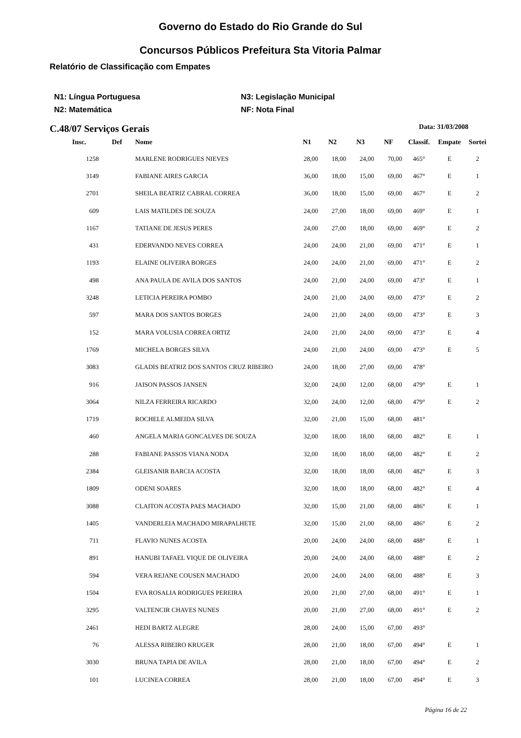Governo do Estado do Rio Grande do Sul
Concursos Públicos Prefeitura Sta Vitoria Palmar
Relatório de Classificação com Empates
N1: Língua Portuguesa
N3: Legislação Municipal
N2: Matemática
NF: Nota Final
C.48/07 Serviços Gerais Data: 31/03/2008
| Insc. | Def | Nome | N1 | N2 | N3 | NF | Classif. | Empate | Sortei |
| --- | --- | --- | --- | --- | --- | --- | --- | --- | --- |
| 1258 | | MARLENE RODRIGUES NIEVES | 28,00 | 18,00 | 24,00 | 70,00 | 465° | E | 2 |
| 3149 | | FABIANE AIRES GARCIA | 36,00 | 18,00 | 15,00 | 69,00 | 467° | E | 1 |
| 2701 | | SHEILA BEATRIZ CABRAL CORREA | 36,00 | 18,00 | 15,00 | 69,00 | 467° | E | 2 |
| 609 | | LAIS MATILDES DE SOUZA | 24,00 | 27,00 | 18,00 | 69,00 | 469° | E | 1 |
| 1167 | | TATIANE DE JESUS PERES | 24,00 | 27,00 | 18,00 | 69,00 | 469° | E | 2 |
| 431 | | EDERVANDO NEVES CORREA | 24,00 | 24,00 | 21,00 | 69,00 | 471° | E | 1 |
| 1193 | | ELAINE OLIVEIRA BORGES | 24,00 | 24,00 | 21,00 | 69,00 | 471° | E | 2 |
| 498 | | ANA PAULA DE AVILA DOS SANTOS | 24,00 | 21,00 | 24,00 | 69,00 | 473° | E | 1 |
| 3248 | | LETICIA PEREIRA POMBO | 24,00 | 21,00 | 24,00 | 69,00 | 473° | E | 2 |
| 597 | | MARA DOS SANTOS BORGES | 24,00 | 21,00 | 24,00 | 69,00 | 473° | E | 3 |
| 152 | | MARA VOLUSIA CORREA ORTIZ | 24,00 | 21,00 | 24,00 | 69,00 | 473° | E | 4 |
| 1769 | | MICHELA BORGES SILVA | 24,00 | 21,00 | 24,00 | 69,00 | 473° | E | 5 |
| 3083 | | GLADIS BEATRIZ DOS SANTOS CRUZ RIBEIRO | 24,00 | 18,00 | 27,00 | 69,00 | 478° | | |
| 916 | | JAISON PASSOS JANSEN | 32,00 | 24,00 | 12,00 | 68,00 | 479° | E | 1 |
| 3064 | | NILZA FERREIRA RICARDO | 32,00 | 24,00 | 12,00 | 68,00 | 479° | E | 2 |
| 1719 | | ROCHELE ALMEIDA SILVA | 32,00 | 21,00 | 15,00 | 68,00 | 481° | | |
| 460 | | ANGELA MARIA GONCALVES DE SOUZA | 32,00 | 18,00 | 18,00 | 68,00 | 482° | E | 1 |
| 288 | | FABIANE PASSOS VIANA NODA | 32,00 | 18,00 | 18,00 | 68,00 | 482° | E | 2 |
| 2384 | | GLEISANIR BARCIA ACOSTA | 32,00 | 18,00 | 18,00 | 68,00 | 482° | E | 3 |
| 1809 | | ODENI SOARES | 32,00 | 18,00 | 18,00 | 68,00 | 482° | E | 4 |
| 3088 | | CLAITON ACOSTA PAES MACHADO | 32,00 | 15,00 | 21,00 | 68,00 | 486° | E | 1 |
| 1405 | | VANDERLEIA MACHADO MIRAPALHETE | 32,00 | 15,00 | 21,00 | 68,00 | 486° | E | 2 |
| 711 | | FLAVIO NUNES ACOSTA | 20,00 | 24,00 | 24,00 | 68,00 | 488° | E | 1 |
| 891 | | HANUBI TAFAEL VIQUE DE OLIVEIRA | 20,00 | 24,00 | 24,00 | 68,00 | 488° | E | 2 |
| 594 | | VERA REJANE COUSEN MACHADO | 20,00 | 24,00 | 24,00 | 68,00 | 488° | E | 3 |
| 1504 | | EVA ROSALIA RODRIGUES PEREIRA | 20,00 | 21,00 | 27,00 | 68,00 | 491° | E | 1 |
| 3295 | | VALTENCIR CHAVES NUNES | 20,00 | 21,00 | 27,00 | 68,00 | 491° | E | 2 |
| 2461 | | HEDI BARTZ ALEGRE | 28,00 | 24,00 | 15,00 | 67,00 | 493° | | |
| 76 | | ALESSA RIBEIRO KRUGER | 28,00 | 21,00 | 18,00 | 67,00 | 494° | E | 1 |
| 3030 | | BRUNA TAPIA DE AVILA | 28,00 | 21,00 | 18,00 | 67,00 | 494° | E | 2 |
| 101 | | LUCINEA CORREA | 28,00 | 21,00 | 18,00 | 67,00 | 494° | E | 3 |
Página 16 de 22